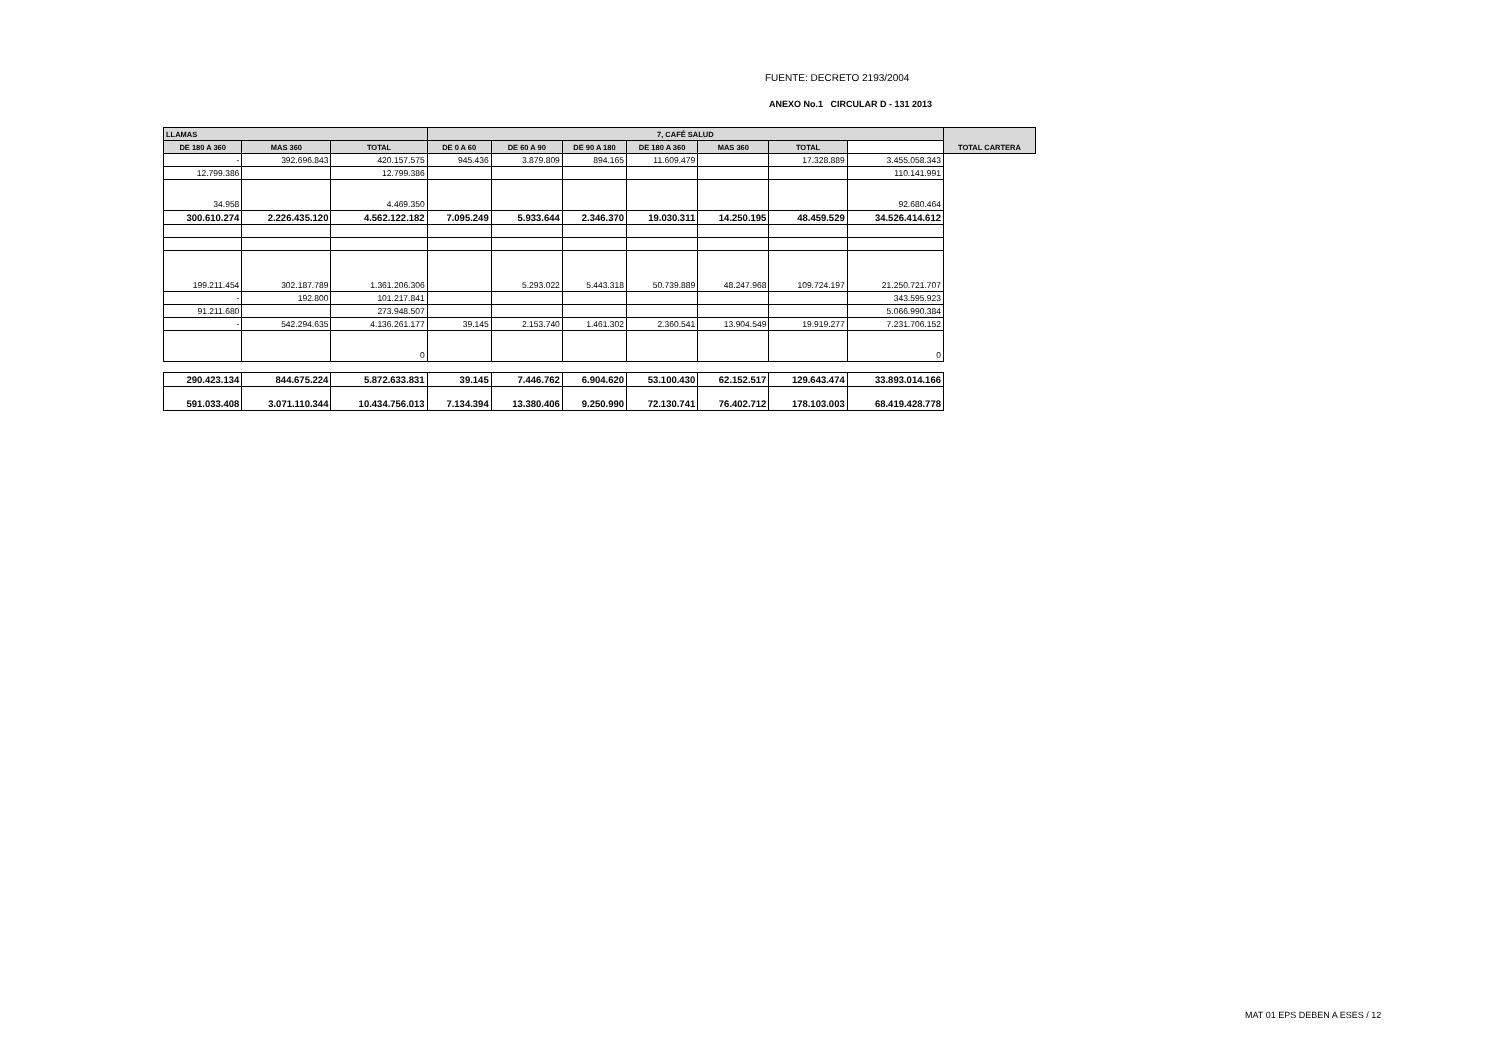FUENTE: DECRETO 2193/2004
ANEXO No.1 CIRCULAR D - 131 2013
| LLAMAS | | | 7, CAFÉ SALUD | | | | | | | TOTAL CARTERA |
| --- | --- | --- | --- | --- | --- | --- | --- | --- | --- | --- |
| DE 180 A 360 | MAS 360 | TOTAL | DE 0 A 60 | DE 60 A 90 | DE 90 A 180 | DE 180 A 360 | MAS 360 | TOTAL | | |
| - | 392.696.843 | 420.157.575 | 945.436 | 3.879.809 | 894.165 | 11.609.479 | | 17.328.889 | 3.455.058.343 | |
| 12.799.386 | | 12.799.386 | | | | | | | 110.141.991 | |
| 34.958 | | 4.469.350 | | | | | | | 92.680.464 | |
| 300.610.274 | 2.226.435.120 | 4.562.122.182 | 7.095.249 | 5.933.644 | 2.346.370 | 19.030.311 | 14.250.195 | 48.459.529 | 34.526.414.612 | |
| 199.211.454 | 302.187.789 | 1.361.206.306 | | 5.293.022 | 5.443.318 | 50.739.889 | 48.247.968 | 109.724.197 | 21.250.721.707 | |
| - | 192.800 | 101.217.841 | | | | | | | 343.595.923 | |
| 91.211.680 | | 273.948.507 | | | | | | | 5.066.990.384 | |
| - | 542.294.635 | 4.136.261.177 | 39.145 | 2.153.740 | 1.461.302 | 2.360.541 | 13.904.549 | 19.919.277 | 7.231.706.152 | |
| | | 0 | | | | | | | 0 | |
| 290.423.134 | 844.675.224 | 5.872.633.831 | 39.145 | 7.446.762 | 6.904.620 | 53.100.430 | 62.152.517 | 129.643.474 | 33.893.014.166 | |
| 591.033.408 | 3.071.110.344 | 10.434.756.013 | 7.134.394 | 13.380.406 | 9.250.990 | 72.130.741 | 76.402.712 | 178.103.003 | 68.419.428.778 | |
MAT 01 EPS DEBEN A ESES / 12